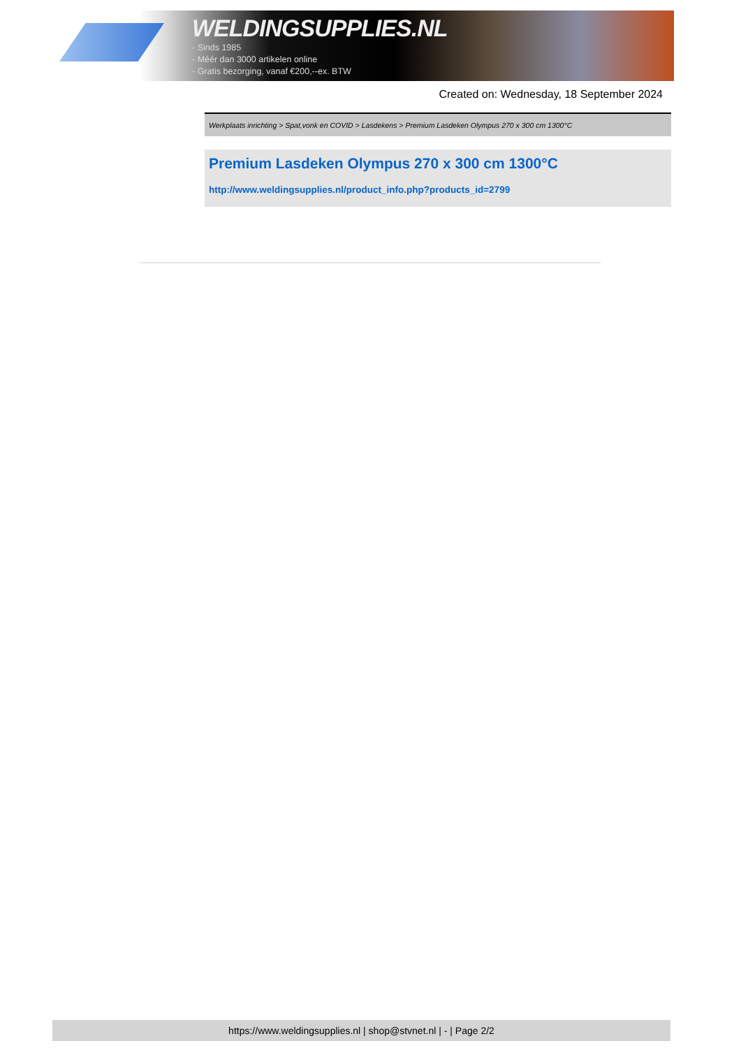WELDINGSUPPLIES.NL
- Sinds 1985
- Méér dan 3000 artikelen online
- Gratis bezorging, vanaf €200,--ex. BTW
Created on: Wednesday, 18 September 2024
Werkplaats inrichting > Spat,vonk en COVID > Lasdekens > Premium Lasdeken Olympus 270 x 300 cm 1300°C
Premium Lasdeken Olympus 270 x 300 cm 1300°C
http://www.weldingsupplies.nl/product_info.php?products_id=2799
https://www.weldingsupplies.nl | shop@stvnet.nl | - | Page 2/2